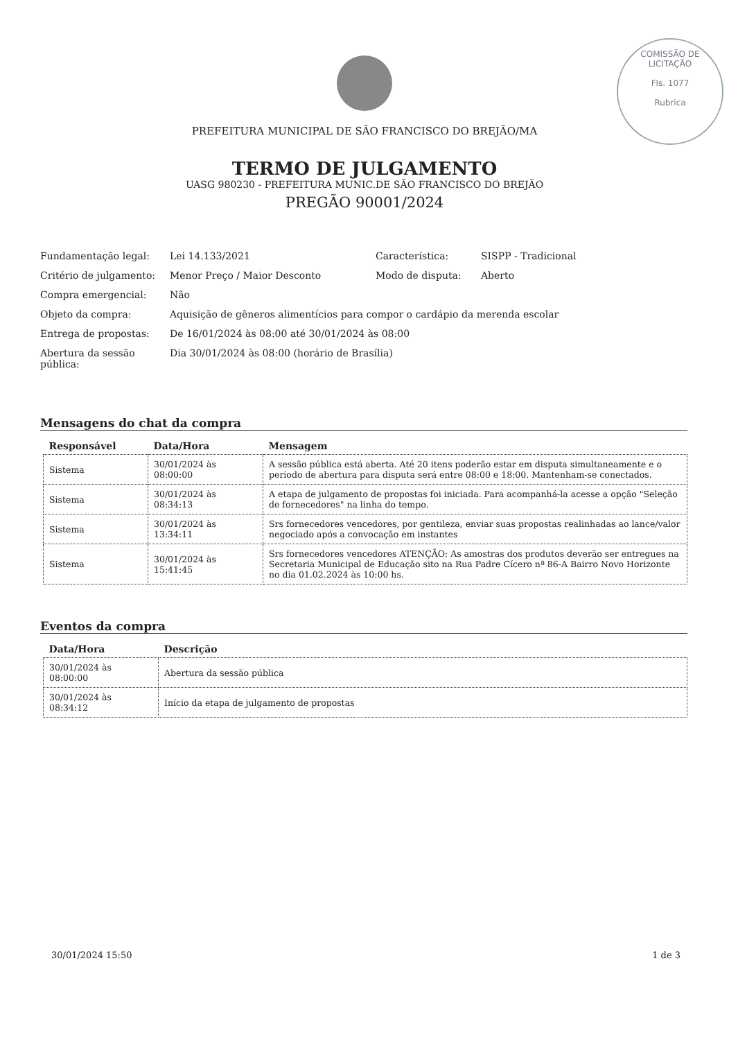COMISSÃO DE LICITAÇÃO
Fls. 1077
Rubrica
PREFEITURA MUNICIPAL DE SÃO FRANCISCO DO BREJÃO/MA
TERMO DE JULGAMENTO
UASG 980230 - PREFEITURA MUNIC.DE SÃO FRANCISCO DO BREJÃO
PREGÃO 90001/2024
| Fundamentação legal: | Lei 14.133/2021 | Característica: | SISPP - Tradicional |
| Critério de julgamento: | Menor Preço / Maior Desconto | Modo de disputa: | Aberto |
| Compra emergencial: | Não | | |
| Objeto da compra: | Aquisição de gêneros alimentícios para compor o cardápio da merenda escolar | | |
| Entrega de propostas: | De 16/01/2024 às 08:00 até 30/01/2024 às 08:00 | | |
| Abertura da sessão pública: | Dia 30/01/2024 às 08:00 (horário de Brasília) | | |
Mensagens do chat da compra
| Responsável | Data/Hora | Mensagem |
| --- | --- | --- |
| Sistema | 30/01/2024 às 08:00:00 | A sessão pública está aberta. Até 20 itens poderão estar em disputa simultaneamente e o período de abertura para disputa será entre 08:00 e 18:00. Mantenham-se conectados. |
| Sistema | 30/01/2024 às 08:34:13 | A etapa de julgamento de propostas foi iniciada. Para acompanhá-la acesse a opção "Seleção de fornecedores" na linha do tempo. |
| Sistema | 30/01/2024 às 13:34:11 | Srs fornecedores vencedores, por gentileza, enviar suas propostas realinhadas ao lance/valor negociado após a convocação em instantes |
| Sistema | 30/01/2024 às 15:41:45 | Srs fornecedores vencedores ATENÇÃO: As amostras dos produtos deverão ser entregues na Secretaria Municipal de Educação sito na Rua Padre Cícero nª 86-A Bairro Novo Horizonte no dia 01.02.2024 às 10:00 hs. |
Eventos da compra
| Data/Hora | Descrição |
| --- | --- |
| 30/01/2024 às 08:00:00 | Abertura da sessão pública |
| 30/01/2024 às 08:34:12 | Início da etapa de julgamento de propostas |
30/01/2024 15:50 1 de 3